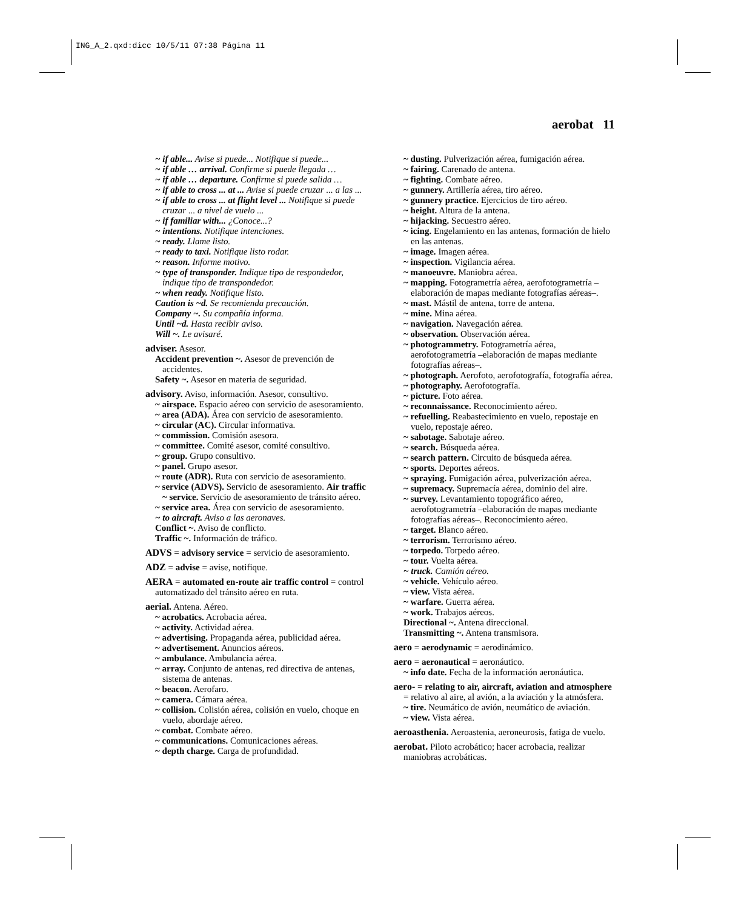ING_A_2.qxd:dicc 10/5/11 07:38 Página 11
aerobat 11
~ if able... Avise si puede... Notifique si puede...
~ if able … arrival. Confirme si puede llegada …
~ if able … departure. Confirme si puede salida …
~ if able to cross ... at ... Avise si puede cruzar ... a las ...
~ if able to cross ... at flight level ... Notifique si puede cruzar ... a nivel de vuelo ...
~ if familiar with... ¿Conoce...?
~ intentions. Notifique intenciones.
~ ready. Llame listo.
~ ready to taxi. Notifique listo rodar.
~ reason. Informe motivo.
~ type of transponder. Indique tipo de respondedor, indique tipo de transpondedor.
~ when ready. Notifique listo.
Caution is ~d. Se recomienda precaución.
Company ~. Su compañía informa.
Until ~d. Hasta recibir aviso.
Will ~. Le avisaré.
adviser. Asesor.
Accident prevention ~. Asesor de prevención de accidentes.
Safety ~. Asesor en materia de seguridad.
advisory. Aviso, información. Asesor, consultivo.
~ airspace. Espacio aéreo con servicio de asesoramiento.
~ area (ADA). Área con servicio de asesoramiento.
~ circular (AC). Circular informativa.
~ commission. Comisión asesora.
~ committee. Comité asesor, comité consultivo.
~ group. Grupo consultivo.
~ panel. Grupo asesor.
~ route (ADR). Ruta con servicio de asesoramiento.
~ service (ADVS). Servicio de asesoramiento. Air traffic ~ service. Servicio de asesoramiento de tránsito aéreo.
~ service area. Área con servicio de asesoramiento.
~ to aircraft. Aviso a las aeronaves.
Conflict ~. Aviso de conflicto.
Traffic ~. Información de tráfico.
ADVS = advisory service = servicio de asesoramiento.
ADZ = advise = avise, notifique.
AERA = automated en-route air traffic control = control automatizado del tránsito aéreo en ruta.
aerial. Antena. Aéreo.
~ acrobatics. Acrobacia aérea.
~ activity. Actividad aérea.
~ advertising. Propaganda aérea, publicidad aérea.
~ advertisement. Anuncios aéreos.
~ ambulance. Ambulancia aérea.
~ array. Conjunto de antenas, red directiva de antenas, sistema de antenas.
~ beacon. Aerofaro.
~ camera. Cámara aérea.
~ collision. Colisión aérea, colisión en vuelo, choque en vuelo, abordaje aéreo.
~ combat. Combate aéreo.
~ communications. Comunicaciones aéreas.
~ depth charge. Carga de profundidad.
~ dusting. Pulverización aérea, fumigación aérea.
~ fairing. Carenado de antena.
~ fighting. Combate aéreo.
~ gunnery. Artillería aérea, tiro aéreo.
~ gunnery practice. Ejercicios de tiro aéreo.
~ height. Altura de la antena.
~ hijacking. Secuestro aéreo.
~ icing. Engelamiento en las antenas, formación de hielo en las antenas.
~ image. Imagen aérea.
~ inspection. Vigilancia aérea.
~ manoeuvre. Maniobra aérea.
~ mapping. Fotogrametría aérea, aerofotogrametría –elaboración de mapas mediante fotografías aéreas–.
~ mast. Mástil de antena, torre de antena.
~ mine. Mina aérea.
~ navigation. Navegación aérea.
~ observation. Observación aérea.
~ photogrammetry. Fotogrametría aérea, aerofotogrametría –elaboración de mapas mediante fotografías aéreas–.
~ photograph. Aerofoto, aerofotografía, fotografía aérea.
~ photography. Aerofotografía.
~ picture. Foto aérea.
~ reconnaissance. Reconocimiento aéreo.
~ refuelling. Reabastecimiento en vuelo, repostaje en vuelo, repostaje aéreo.
~ sabotage. Sabotaje aéreo.
~ search. Búsqueda aérea.
~ search pattern. Circuito de búsqueda aérea.
~ sports. Deportes aéreos.
~ spraying. Fumigación aérea, pulverización aérea.
~ supremacy. Supremacía aérea, dominio del aire.
~ survey. Levantamiento topográfico aéreo, aerofotogrametría –elaboración de mapas mediante fotografías aéreas–. Reconocimiento aéreo.
~ target. Blanco aéreo.
~ terrorism. Terrorismo aéreo.
~ torpedo. Torpedo aéreo.
~ tour. Vuelta aérea.
~ truck. Camión aéreo.
~ vehicle. Vehículo aéreo.
~ view. Vista aérea.
~ warfare. Guerra aérea.
~ work. Trabajos aéreos.
Directional ~. Antena direccional.
Transmitting ~. Antena transmisora.
aero = aerodynamic = aerodinámico.
aero = aeronautical = aeronáutico.
~ info date. Fecha de la información aeronáutica.
aero- = relating to air, aircraft, aviation and atmosphere = relativo al aire, al avión, a la aviación y la atmósfera.
~ tire. Neumático de avión, neumático de aviación.
~ view. Vista aérea.
aeroasthenia. Aeroastenia, aeroneurosis, fatiga de vuelo.
aerobat. Piloto acrobático; hacer acrobacia, realizar maniobras acrobáticas.